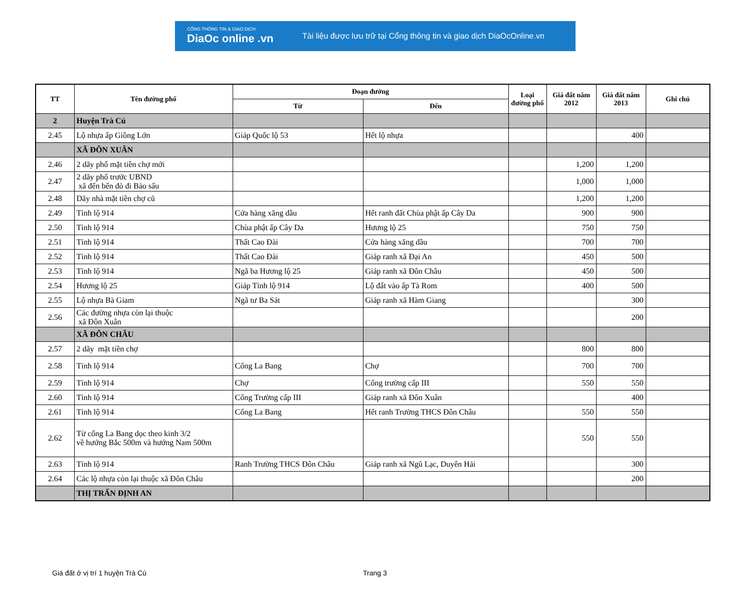CỔNG THÔNG TIN & GIAO DỊCH
DiaOc online .vn
Tài liệu được lưu trữ tại Cổng thông tin và giao dịch DiaOcOnline.vn
| TT | Tên đường phố | Đoạn đường | | Loại đường phố | Giá đất năm 2012 | Giá đất năm 2013 | Ghi chú |
| --- | --- | --- | --- | --- | --- | --- | --- |
| | | Từ | Đến | | | | |
| 2 | Huyện Trà Cú | | | | | | |
| 2.45 | Lộ nhựa ấp Giồng Lớn | Giáp Quốc lộ 53 | Hết lộ nhựa | | | 400 | |
| | XÃ ĐÔN XUÂN | | | | | | |
| 2.46 | 2 dãy phố mặt tiền chợ mới | | | | 1,200 | 1,200 | |
| 2.47 | 2 dãy phố trước UBND xã đến bến đò đi Bào sấu | | | | 1,000 | 1,000 | |
| 2.48 | Dãy nhà mặt tiền chợ cũ | | | | 1,200 | 1,200 | |
| 2.49 | Tỉnh lộ 914 | Cửa hàng xăng dầu | Hết ranh đất Chùa phật ấp Cây Da | | 900 | 900 | |
| 2.50 | Tỉnh lộ 914 | Chùa phật ấp Cây Da | Hương lộ 25 | | 750 | 750 | |
| 2.51 | Tỉnh lộ 914 | Thất Cao Đài | Cửa hàng xăng dầu | | 700 | 700 | |
| 2.52 | Tỉnh lộ 914 | Thất Cao Đài | Giáp ranh xã Đại An | | 450 | 500 | |
| 2.53 | Tỉnh lộ 914 | Ngã ba Hương lộ 25 | Giáp ranh xã Đôn Châu | | 450 | 500 | |
| 2.54 | Hương lộ 25 | Giáp Tỉnh lộ 914 | Lộ đất vào ấp Tà Rom | | 400 | 500 | |
| 2.55 | Lộ nhựa Bà Giam | Ngã tư Ba Sát | Giáp ranh xã Hàm Giang | | | 300 | |
| 2.56 | Các đường nhựa còn lại thuộc xã Đôn Xuân | | | | | 200 | |
| | XÃ ĐÔN CHÂU | | | | | | |
| 2.57 | 2 dãy mặt tiền chợ | | | | 800 | 800 | |
| 2.58 | Tỉnh lộ 914 | Cống La Bang | Chợ | | 700 | 700 | |
| 2.59 | Tỉnh lộ 914 | Chợ | Cổng trường cấp III | | 550 | 550 | |
| 2.60 | Tỉnh lộ 914 | Cổng Trường cấp III | Giáp ranh xã Đôn Xuân | | | 400 | |
| 2.61 | Tỉnh lộ 914 | Cống La Bang | Hết ranh Trường THCS Đôn Châu | | 550 | 550 | |
| 2.62 | Từ cống La Bang dọc theo kinh 3/2 về hướng Bắc 500m và hướng Nam 500m | | | | 550 | 550 | |
| 2.63 | Tỉnh lộ 914 | Ranh Trường THCS Đôn Châu | Giáp ranh xã Ngũ Lạc, Duyên Hải | | | 300 | |
| 2.64 | Các lộ nhựa còn lại thuộc xã Đôn Châu | | | | | 200 | |
| | THỊ TRẤN ĐỊNH AN | | | | | | |
Giá đất ở vị trí 1 huyện Trà Cú Trang 3